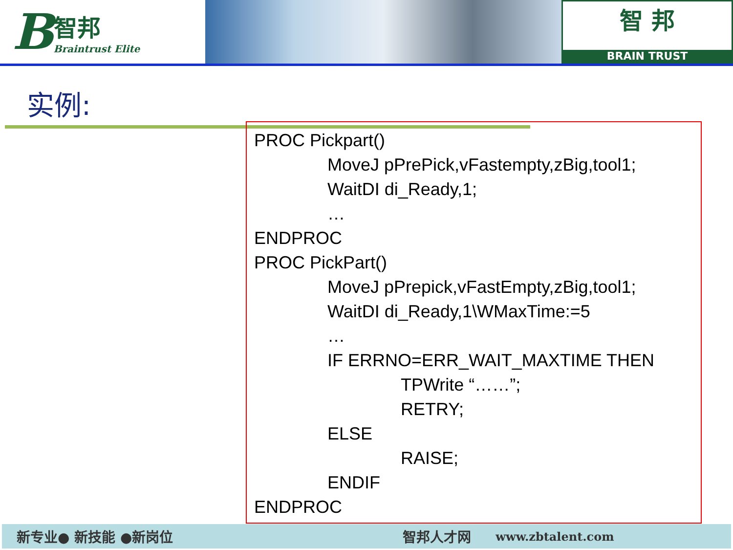B
智邦
Braintrust Elite
智 邦
BRAIN TRUST
实例:
PROC Pickpart()
MoveJ pPrePick,vFastempty,zBig,tool1;
WaitDI di_Ready,1;
…
ENDPROC
PROC PickPart()
MoveJ pPrepick,vFastEmpty,zBig,tool1;
WaitDI di_Ready,1\WMaxTime:=5
…
IF ERRNO=ERR_WAIT_MAXTIME THEN
TPWrite “……”;
RETRY;
ELSE
RAISE;
ENDIF
ENDPROC
新专业● 新技能 ●新岗位 智邦人才网 www.zbtalent.com